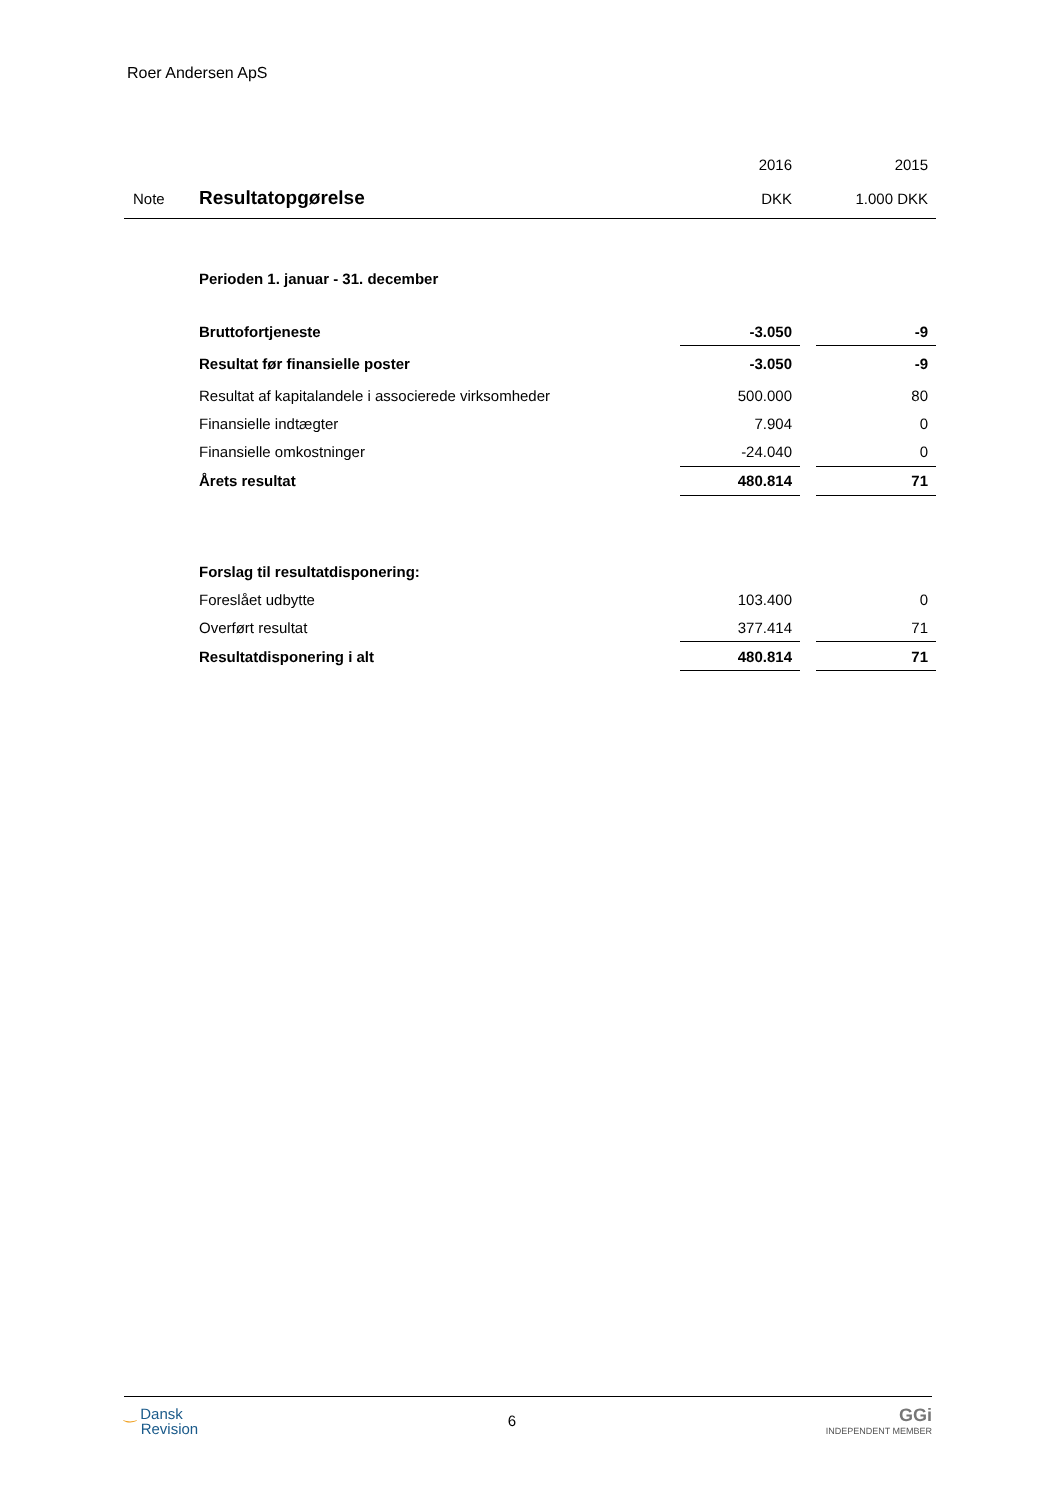Roer Andersen ApS
| | | 2016 | | 2015 |
| Note | Resultatopgørelse | DKK | | 1.000 DKK |
| | Perioden 1. januar - 31. december | | | |
| | Bruttofortjeneste | -3.050 | | -9 |
| | Resultat før finansielle poster | -3.050 | | -9 |
| | Resultat af kapitalandele i associerede virksomheder | 500.000 | | 80 |
| | Finansielle indtægter | 7.904 | | 0 |
| | Finansielle omkostninger | -24.040 | | 0 |
| | Årets resultat | 480.814 | | 71 |
| | Forslag til resultatdisponering: | | | |
| | Foreslået udbytte | 103.400 | | 0 |
| | Overført resultat | 377.414 | | 71 |
| | Resultatdisponering i alt | 480.814 | | 71 |
‿ Dansk
Revision
6
GGi
INDEPENDENT MEMBER